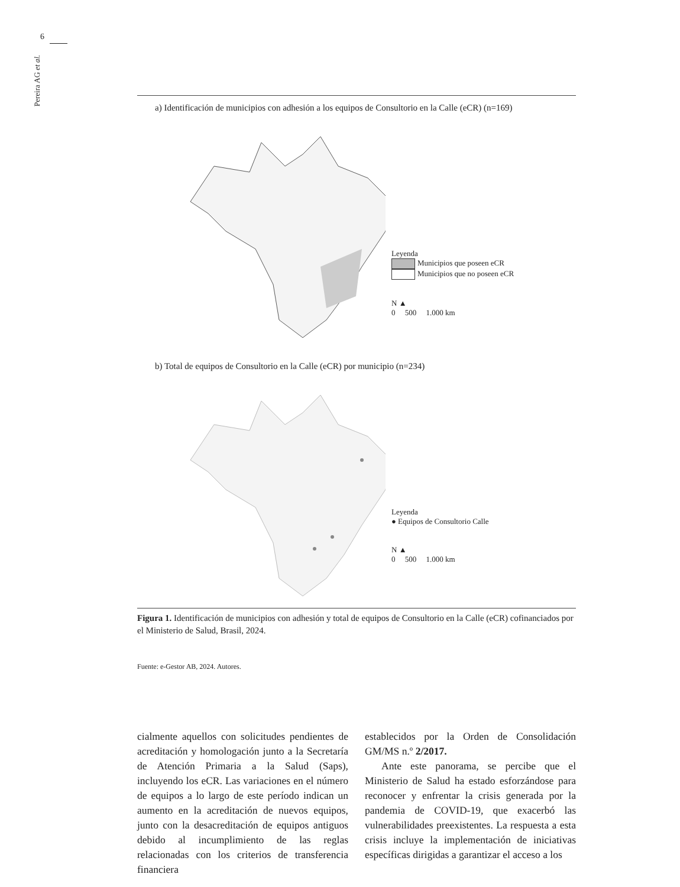6
Pereira AG et al.
a) Identificación de municipios con adhesión a los equipos de Consultorio en la Calle (eCR) (n=169)
Leyenda
Municipios que poseen eCR
Municipios que no poseen eCR
N ▲
0 500 1.000 km
b) Total de equipos de Consultorio en la Calle (eCR) por municipio (n=234)
Leyenda
● Equipos de Consultorio Calle
N ▲
0 500 1.000 km
Figura 1. Identificación de municipios con adhesión y total de equipos de Consultorio en la Calle (eCR) cofinanciados por el Ministerio de Salud, Brasil, 2024.
Fuente: e-Gestor AB, 2024. Autores.
cialmente aquellos con solicitudes pendientes de acreditación y homologación junto a la Secretaría de Atención Primaria a la Salud (Saps), incluyendo los eCR. Las variaciones en el número de equipos a lo largo de este período indican un aumento en la acreditación de nuevos equipos, junto con la desacreditación de equipos antiguos debido al incumplimiento de las reglas relacionadas con los criterios de transferencia financiera
establecidos por la Orden de Consolidación GM/MS n.º 2/2017.
Ante este panorama, se percibe que el Ministerio de Salud ha estado esforzándose para reconocer y enfrentar la crisis generada por la pandemia de COVID-19, que exacerbó las vulnerabilidades preexistentes. La respuesta a esta crisis incluye la implementación de iniciativas específicas dirigidas a garantizar el acceso a los